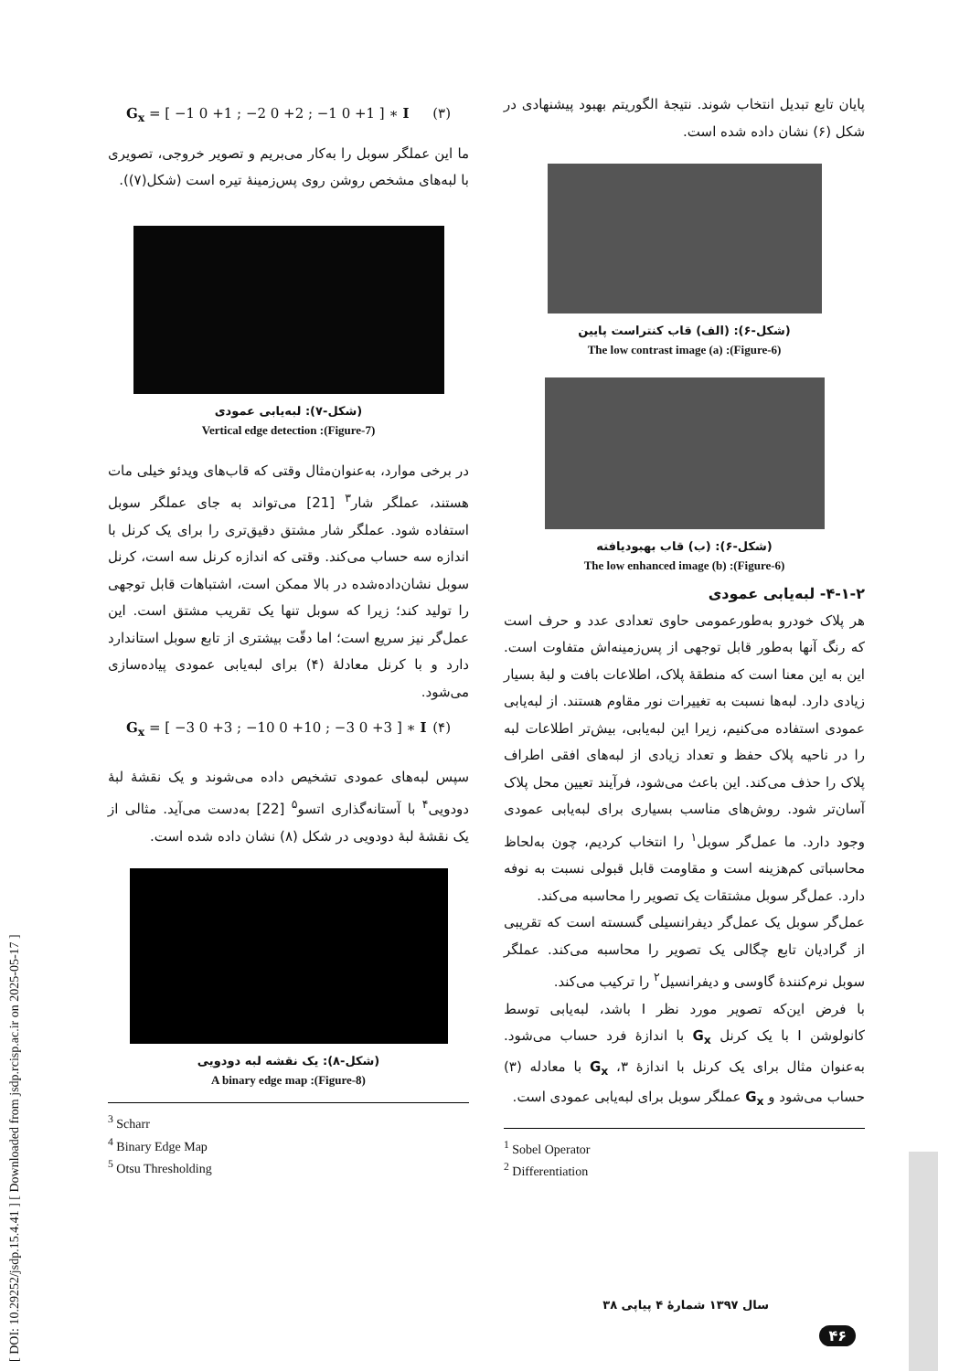[ DOI: 10.29252/jsdp.15.4.41 ] [ Downloaded from jsdp.rcisp.ac.ir on 2025-05-17 ]
پایان تابع تبدیل انتخاب شوند. نتیجهٔ الگوریتم بهبود پیشنهادی در شکل (۶) نشان داده شده است.
(شکل-۶): (الف) قاب کنتراست پایین
(Figure-6): (a) The low contrast image
(شکل-۶): (ب) قاب بهبودیافته
(Figure-6): (b) The low enhanced image
۴-۱-۲- لبه‌یابی عمودی
هر پلاک خودرو به‌طورعمومی حاوی تعدادی عدد و حرف است که رنگ آنها به‌طور قابل توجهی از پس‌زمینه‌اش متفاوت است. این به این معنا است که منطقهٔ پلاک، اطلاعات بافت و لبهٔ بسیار زیادی دارد. لبه‌ها نسبت به تغییرات نور مقاوم هستند. از لبه‌یابی عمودی استفاده می‌کنیم، زیرا این لبه‌یابی، بیش‌تر اطلاعات لبه را در ناحیه پلاک حفظ و تعداد زیادی از لبه‌های افقی اطراف پلاک را حذف می‌کند. این باعث می‌شود، فرآیند تعیین محل پلاک آسان‌تر شود. روش‌های مناسب بسیاری برای لبه‌یابی عمودی وجود دارد. ما عمل‌گر سوبل<sup>۱</sup> را انتخاب کردیم، چون به‌لحاظ محاسباتی کم‌هزینه است و مقاومت قابل قبولی نسبت به نوفه دارد. عمل‌گر سوبل مشتقات یک تصویر را محاسبه می‌کند.
عمل‌گر سوبل یک عمل‌گر دیفرانسیلی گسسته است که تقریبی از گرادیان تابع چگالی یک تصویر را محاسبه می‌کند. عملگر سوبل نرم‌کنندهٔ گاوسی و دیفرانسیل<sup>۲</sup> را ترکیب می‌کند.
با فرض این‌که تصویر مورد نظر I باشد، لبه‌یابی توسط کانولوشن I با یک کرنل G<sub>x</sub> با اندازهٔ فرد حساب می‌شود. به‌عنوان مثال برای یک کرنل با اندازهٔ ۳، G<sub>x</sub> با معادله (۳) حساب می‌شود و G<sub>x</sub> عملگر سوبل برای لبه‌یابی عمودی است.
<sup>1</sup> Sobel Operator
<sup>2</sup> Differentiation
G<sub>x</sub> = [ −1 0 +1 ; −2 0 +2 ; −1 0 +1 ] ∗ I (۳)
ما این عملگر سوبل را به‌کار می‌بریم و تصویر خروجی، تصویری با لبه‌های مشخص روشن روی پس‌زمینهٔ تیره است (شکل(۷)).
(شکل-۷): لبه‌یابی عمودی
(Figure-7): Vertical edge detection
در برخی موارد، به‌عنوان‌مثال وقتی که قاب‌های ویدئو خیلی مات هستند، عملگر شار<sup>۳</sup> [21] می‌تواند به جای عملگر سوبل استفاده شود. عملگر شار مشتق دقیق‌تری را برای یک کرنل با اندازه سه حساب می‌کند. وقتی که اندازه کرنل سه است، کرنل سوبل نشان‌داده‌شده در بالا ممکن است، اشتباهات قابل توجهی را تولید کند؛ زیرا که سوبل تنها یک تقریب مشتق است. این عمل‌گر نیز سریع است؛ اما دقّت بیشتری از تابع سوبل استاندارد دارد و با کرنل معادلهٔ (۴) برای لبه‌یابی عمودی پیاده‌سازی می‌شود.
G<sub>x</sub> = [ −3 0 +3 ; −10 0 +10 ; −3 0 +3 ] ∗ I (۴)
سپس لبه‌های عمودی تشخیص داده می‌شوند و یک نقشهٔ لبهٔ دودویی<sup>۴</sup> با آستانه‌گذاری اتسو<sup>۵</sup> [22] به‌دست می‌آید. مثالی از یک نقشهٔ لبهٔ دودویی در شکل (۸) نشان داده شده است.
(شکل-۸): یک نقشه لبه دودویی
(Figure-8): A binary edge map
<sup>3</sup> Scharr
<sup>4</sup> Binary Edge Map
<sup>5</sup> Otsu Thresholding
سال ۱۳۹۷ شمارهٔ ۴ پیاپی ۳۸
۴۶